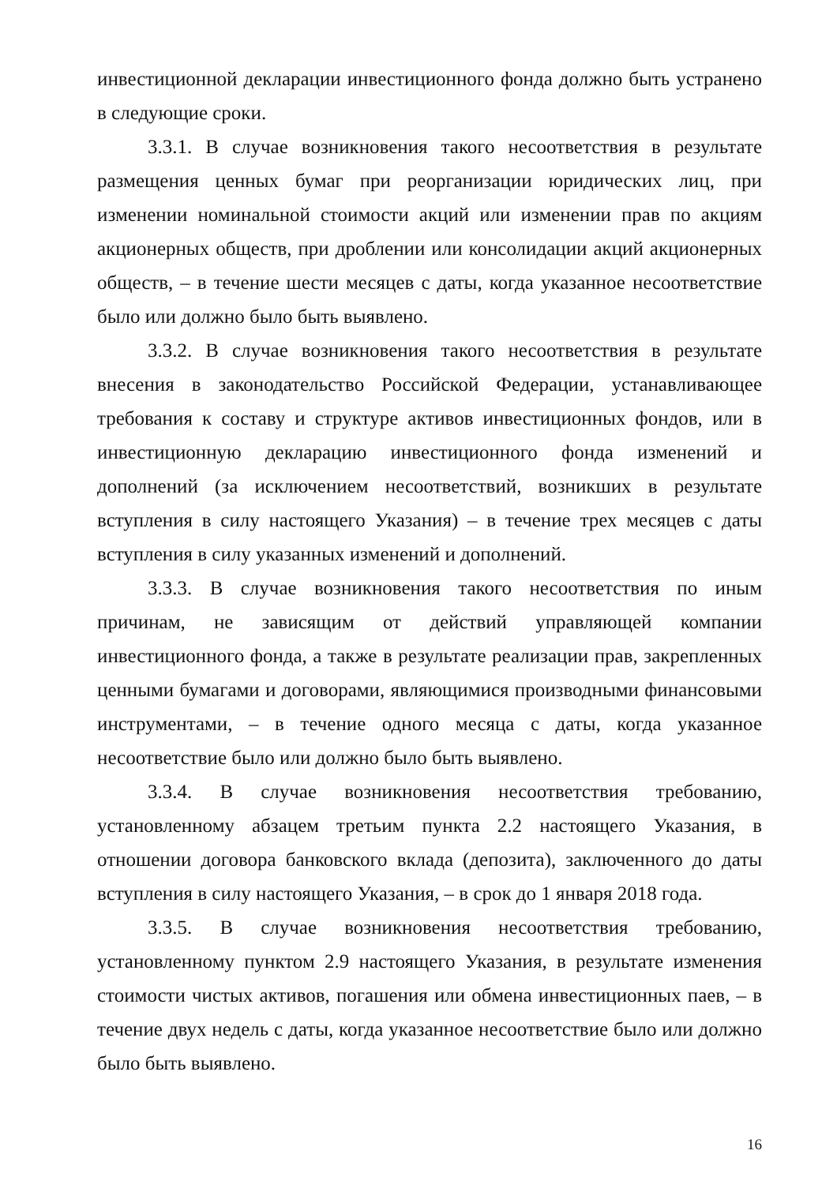инвестиционной декларации инвестиционного фонда должно быть устранено в следующие сроки.
3.3.1. В случае возникновения такого несоответствия в результате размещения ценных бумаг при реорганизации юридических лиц, при изменении номинальной стоимости акций или изменении прав по акциям акционерных обществ, при дроблении или консолидации акций акционерных обществ, – в течение шести месяцев с даты, когда указанное несоответствие было или должно было быть выявлено.
3.3.2. В случае возникновения такого несоответствия в результате внесения в законодательство Российской Федерации, устанавливающее требования к составу и структуре активов инвестиционных фондов, или в инвестиционную декларацию инвестиционного фонда изменений и дополнений (за исключением несоответствий, возникших в результате вступления в силу настоящего Указания) – в течение трех месяцев с даты вступления в силу указанных изменений и дополнений.
3.3.3. В случае возникновения такого несоответствия по иным причинам, не зависящим от действий управляющей компании инвестиционного фонда, а также в результате реализации прав, закрепленных ценными бумагами и договорами, являющимися производными финансовыми инструментами, – в течение одного месяца с даты, когда указанное несоответствие было или должно было быть выявлено.
3.3.4. В случае возникновения несоответствия требованию, установленному абзацем третьим пункта 2.2 настоящего Указания, в отношении договора банковского вклада (депозита), заключенного до даты вступления в силу настоящего Указания, – в срок до 1 января 2018 года.
3.3.5. В случае возникновения несоответствия требованию, установленному пунктом 2.9 настоящего Указания, в результате изменения стоимости чистых активов, погашения или обмена инвестиционных паев, – в течение двух недель с даты, когда указанное несоответствие было или должно было быть выявлено.
16